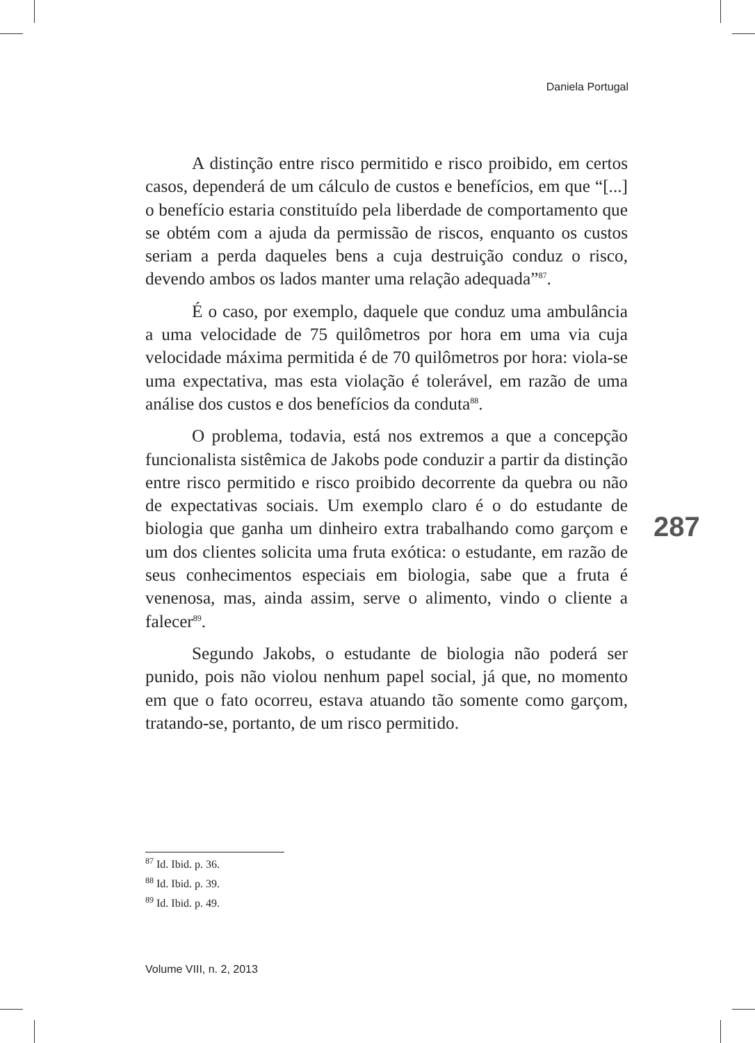Daniela Portugal
A distinção entre risco permitido e risco proibido, em certos casos, dependerá de um cálculo de custos e benefícios, em que “[...] o benefício estaria constituído pela liberdade de comportamento que se obtém com a ajuda da permissão de riscos, enquanto os custos seriam a perda daqueles bens a cuja destruição conduz o risco, devendo ambos os lados manter uma relação adequada”<sup>87</sup>.
É o caso, por exemplo, daquele que conduz uma ambulância a uma velocidade de 75 quilômetros por hora em uma via cuja velocidade máxima permitida é de 70 quilômetros por hora: viola-se uma expectativa, mas esta violação é tolerável, em razão de uma análise dos custos e dos benefícios da conduta<sup>88</sup>.
O problema, todavia, está nos extremos a que a concepção funcionalista sistêmica de Jakobs pode conduzir a partir da distinção entre risco permitido e risco proibido decorrente da quebra ou não de expectativas sociais. Um exemplo claro é o do estudante de biologia que ganha um dinheiro extra trabalhando como garçom e um dos clientes solicita uma fruta exótica: o estudante, em razão de seus conhecimentos especiais em biologia, sabe que a fruta é venenosa, mas, ainda assim, serve o alimento, vindo o cliente a falecer<sup>89</sup>.
Segundo Jakobs, o estudante de biologia não poderá ser punido, pois não violou nenhum papel social, já que, no momento em que o fato ocorreu, estava atuando tão somente como garçom, tratando-se, portanto, de um risco permitido.
287
<sup>87</sup> Id. Ibid. p. 36.
<sup>88</sup> Id. Ibid. p. 39.
<sup>89</sup> Id. Ibid. p. 49.
Volume VIII, n. 2, 2013